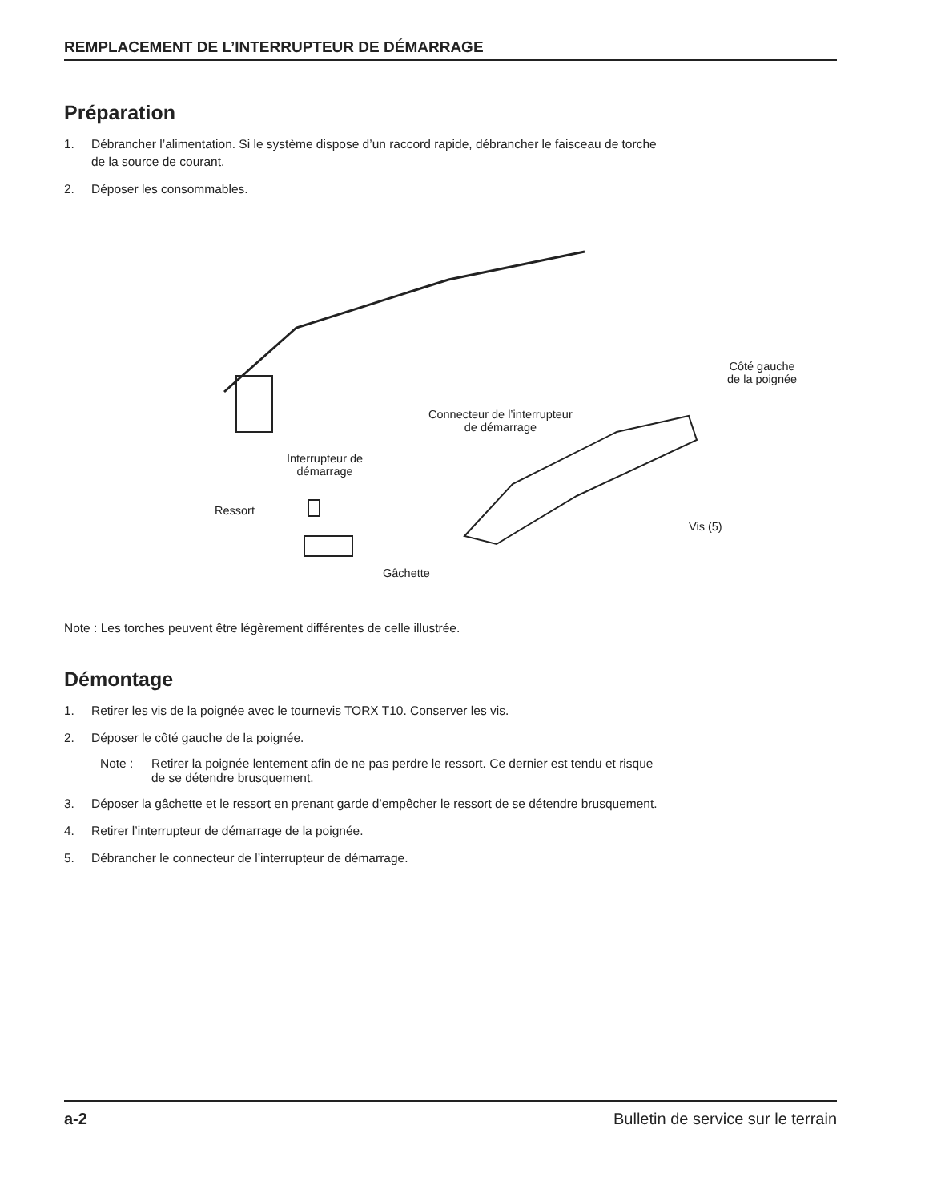REMPLACEMENT DE L’INTERRUPTEUR DE DÉMARRAGE
Préparation
1. Débrancher l’alimentation. Si le système dispose d’un raccord rapide, débrancher le faisceau de torche
de la source de courant.
2. Déposer les consommables.
Côté gauche
de la poignée
Connecteur de l’interrupteur
de démarrage
Interrupteur de
démarrage
Ressort
Vis (5)
Gâchette
Note : Les torches peuvent être légèrement différentes de celle illustrée.
Démontage
1. Retirer les vis de la poignée avec le tournevis TORX T10. Conserver les vis.
2. Déposer le côté gauche de la poignée.
Note : Retirer la poignée lentement afin de ne pas perdre le ressort. Ce dernier est tendu et risque
de se détendre brusquement.
3. Déposer la gâchette et le ressort en prenant garde d’empêcher le ressort de se détendre brusquement.
4. Retirer l’interrupteur de démarrage de la poignée.
5. Débrancher le connecteur de l’interrupteur de démarrage.
a-2 Bulletin de service sur le terrain